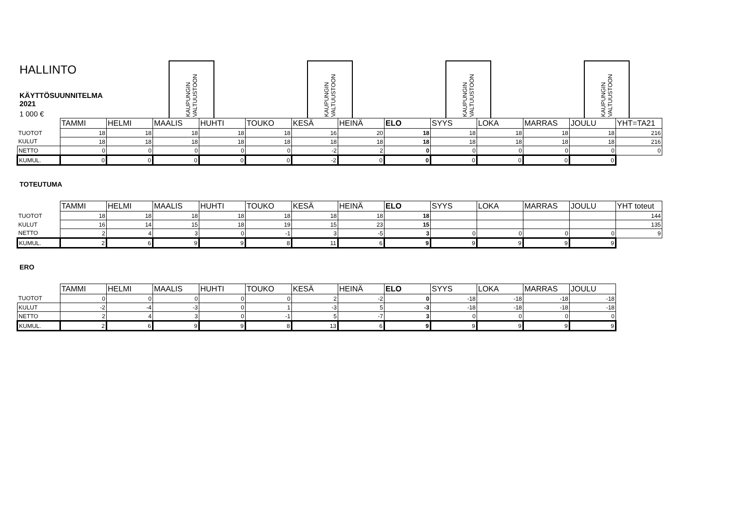HALLINTO
KÄYTTÖSUUNNITELMA 2021
1 000 €
KAUPUNGIN VALTUUSTOON
KAUPUNGIN VALTUUSTOON
KAUPUNGIN VALTUUSTOON
KAUPUNGIN VALTUUSTOON
| | TAMMI | HELMI | MAALIS | HUHTI | TOUKO | KESÄ | HEINÄ | ELO | SYYS | LOKA | MARRAS | JOULU | YHT=TA21 |
| TUOTOT | 18 | 18 | 18 | 18 | 18 | 16 | 20 | 18 | 18 | 18 | 18 | 18 | 216 |
| KULUT | 18 | 18 | 18 | 18 | 18 | 18 | 18 | 18 | 18 | 18 | 18 | 18 | 216 |
| NETTO | 0 | 0 | 0 | 0 | 0 | -2 | 2 | 0 | 0 | 0 | 0 | 0 | 0 |
| KUMUL. | 0 | 0 | 0 | 0 | 0 | -2 | 0 | 0 | 0 | 0 | 0 | 0 | |
TOTEUTUMA
| | TAMMI | HELMI | MAALIS | HUHTI | TOUKO | KESÄ | HEINÄ | ELO | SYYS | LOKA | MARRAS | JOULU | YHT toteut |
| TUOTOT | 18 | 18 | 18 | 18 | 18 | 18 | 18 | 18 | | | | | 144 |
| KULUT | 16 | 14 | 15 | 18 | 19 | 15 | 23 | 15 | | | | | 135 |
| NETTO | 2 | 4 | 3 | 0 | -1 | 3 | -5 | 3 | 0 | 0 | 0 | 0 | 9 |
| KUMUL. | 2 | 6 | 9 | 9 | 8 | 11 | 6 | 9 | 9 | 9 | 9 | 9 | |
ERO
| | TAMMI | HELMI | MAALIS | HUHTI | TOUKO | KESÄ | HEINÄ | ELO | SYYS | LOKA | MARRAS | JOULU |
| TUOTOT | 0 | 0 | 0 | 0 | 0 | 2 | -2 | 0 | -18 | -18 | -18 | -18 |
| KULUT | -2 | -4 | -3 | 0 | 1 | -3 | 5 | -3 | -18 | -18 | -18 | -18 |
| NETTO | 2 | 4 | 3 | 0 | -1 | 5 | -7 | 3 | 0 | 0 | 0 | 0 |
| KUMUL. | 2 | 6 | 9 | 9 | 8 | 13 | 6 | 9 | 9 | 9 | 9 | 9 |